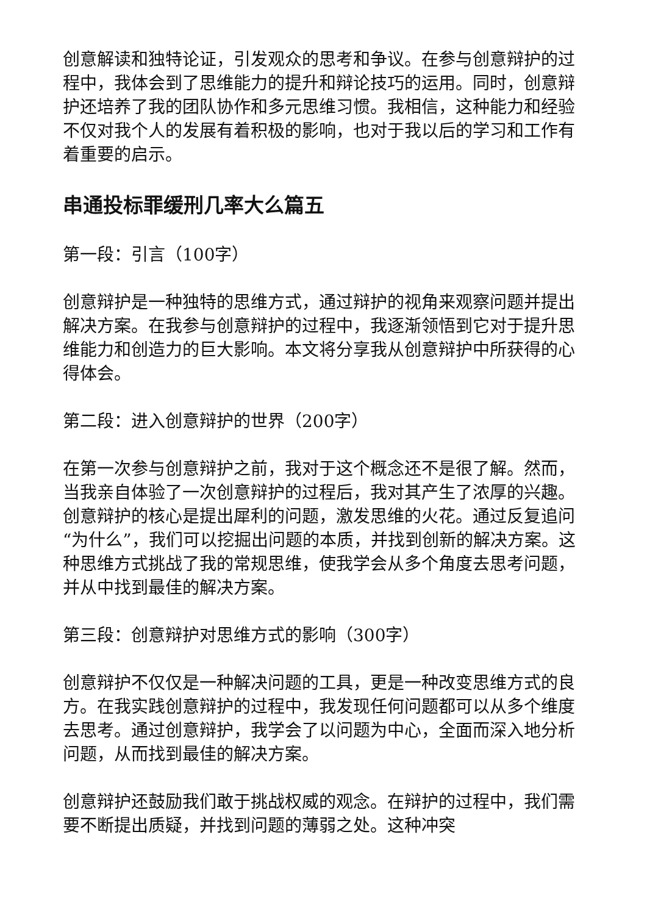创意解读和独特论证，引发观众的思考和争议。在参与创意辩护的过程中，我体会到了思维能力的提升和辩论技巧的运用。同时，创意辩护还培养了我的团队协作和多元思维习惯。我相信，这种能力和经验不仅对我个人的发展有着积极的影响，也对于我以后的学习和工作有着重要的启示。
串通投标罪缓刑几率大么篇五
第一段：引言（100字）
创意辩护是一种独特的思维方式，通过辩护的视角来观察问题并提出解决方案。在我参与创意辩护的过程中，我逐渐领悟到它对于提升思维能力和创造力的巨大影响。本文将分享我从创意辩护中所获得的心得体会。
第二段：进入创意辩护的世界（200字）
在第一次参与创意辩护之前，我对于这个概念还不是很了解。然而，当我亲自体验了一次创意辩护的过程后，我对其产生了浓厚的兴趣。创意辩护的核心是提出犀利的问题，激发思维的火花。通过反复追问“为什么”，我们可以挖掘出问题的本质，并找到创新的解决方案。这种思维方式挑战了我的常规思维，使我学会从多个角度去思考问题，并从中找到最佳的解决方案。
第三段：创意辩护对思维方式的影响（300字）
创意辩护不仅仅是一种解决问题的工具，更是一种改变思维方式的良方。在我实践创意辩护的过程中，我发现任何问题都可以从多个维度去思考。通过创意辩护，我学会了以问题为中心，全面而深入地分析问题，从而找到最佳的解决方案。
创意辩护还鼓励我们敢于挑战权威的观念。在辩护的过程中，我们需要不断提出质疑，并找到问题的薄弱之处。这种冲突